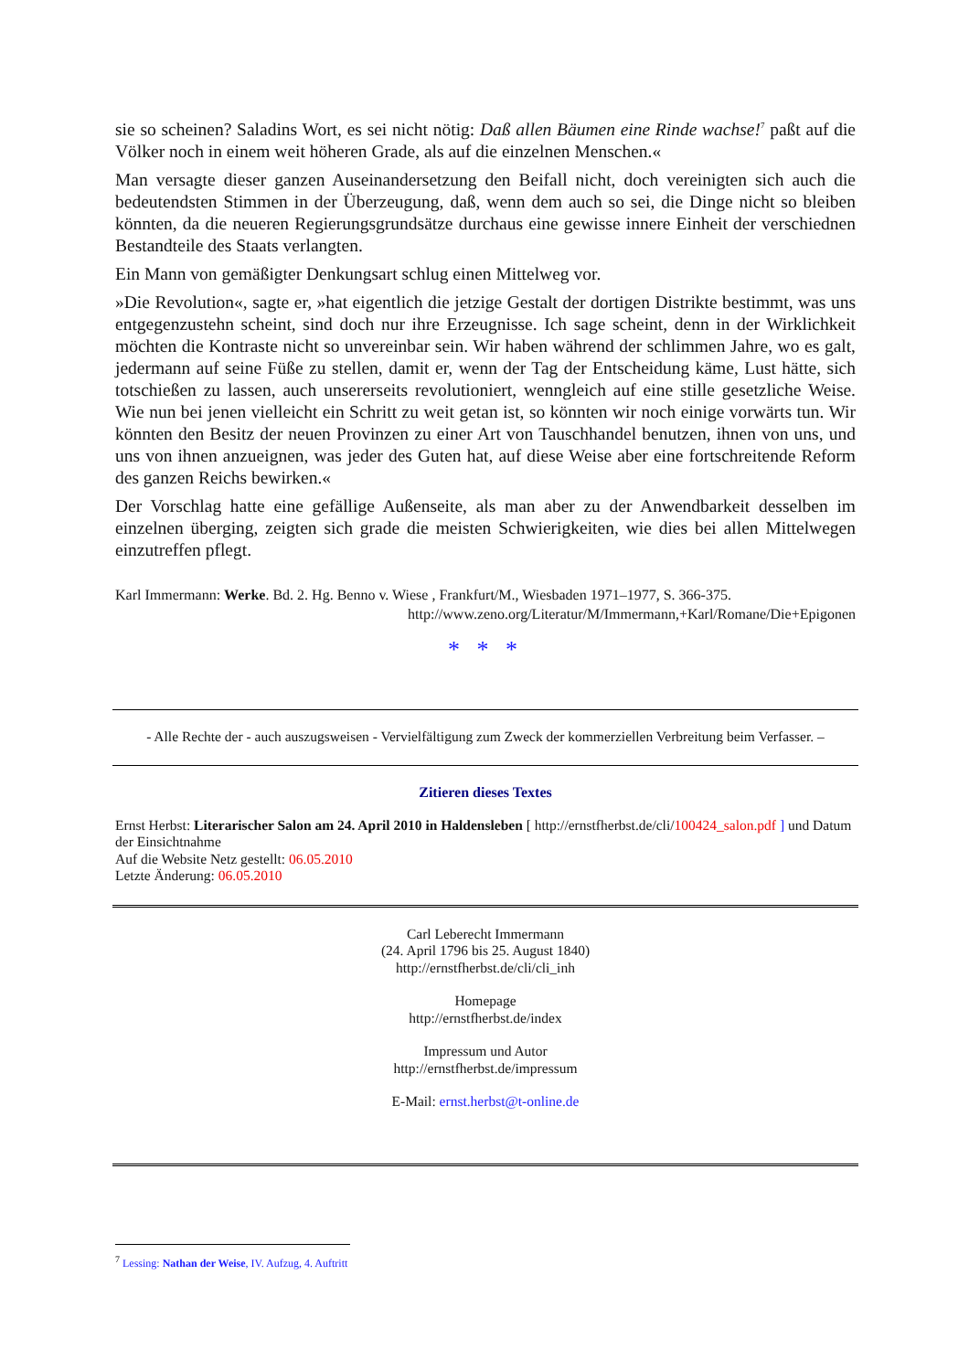sie so scheinen? Saladins Wort, es sei nicht nötig: Daß allen Bäumen eine Rinde wachse!<sup>7</sup> paßt auf die Völker noch in einem weit höheren Grade, als auf die einzelnen Menschen.«
Man versagte dieser ganzen Auseinandersetzung den Beifall nicht, doch vereinigten sich auch die bedeutendsten Stimmen in der Überzeugung, daß, wenn dem auch so sei, die Dinge nicht so bleiben könnten, da die neueren Regierungsgrundsätze durchaus eine gewisse innere Einheit der verschiednen Bestandteile des Staats verlangten.
Ein Mann von gemäßigter Denkungsart schlug einen Mittelweg vor.
»Die Revolution«, sagte er, »hat eigentlich die jetzige Gestalt der dortigen Distrikte bestimmt, was uns entgegenzustehn scheint, sind doch nur ihre Erzeugnisse. Ich sage scheint, denn in der Wirklichkeit möchten die Kontraste nicht so unvereinbar sein. Wir haben während der schlimmen Jahre, wo es galt, jedermann auf seine Füße zu stellen, damit er, wenn der Tag der Entscheidung käme, Lust hätte, sich totschießen zu lassen, auch unsererseits revolutioniert, wenngleich auf eine stille gesetzliche Weise. Wie nun bei jenen vielleicht ein Schritt zu weit getan ist, so könnten wir noch einige vorwärts tun. Wir könnten den Besitz der neuen Provinzen zu einer Art von Tauschhandel benutzen, ihnen von uns, und uns von ihnen anzueignen, was jeder des Guten hat, auf diese Weise aber eine fortschreitende Reform des ganzen Reichs bewirken.«
Der Vorschlag hatte eine gefällige Außenseite, als man aber zu der Anwendbarkeit desselben im einzelnen überging, zeigten sich grade die meisten Schwierigkeiten, wie dies bei allen Mittelwegen einzutreffen pflegt.
Karl Immermann: Werke. Bd. 2. Hg. Benno v. Wiese , Frankfurt/M., Wiesbaden 1971–1977, S. 366-375.
http://www.zeno.org/Literatur/M/Immermann,+Karl/Romane/Die+Epigonen
* * *
- Alle Rechte der - auch auszugsweisen - Vervielfältigung zum Zweck der kommerziellen Verbreitung beim Verfasser. –
Zitieren dieses Textes
Ernst Herbst: Literarischer Salon am 24. April 2010 in Haldensleben [ http://ernstfherbst.de/cli/100424_salon.pdf ] und Datum der Einsichtnahme
Auf die Website Netz gestellt: 06.05.2010
Letzte Änderung: 06.05.2010
Carl Leberecht Immermann
(24. April 1796 bis 25. August 1840)
http://ernstfherbst.de/cli/cli_inh
Homepage
http://ernstfherbst.de/index
Impressum und Autor
http://ernstfherbst.de/impressum
E-Mail: ernst.herbst@t-online.de
<sup>7</sup> Lessing: Nathan der Weise, IV. Aufzug, 4. Auftritt